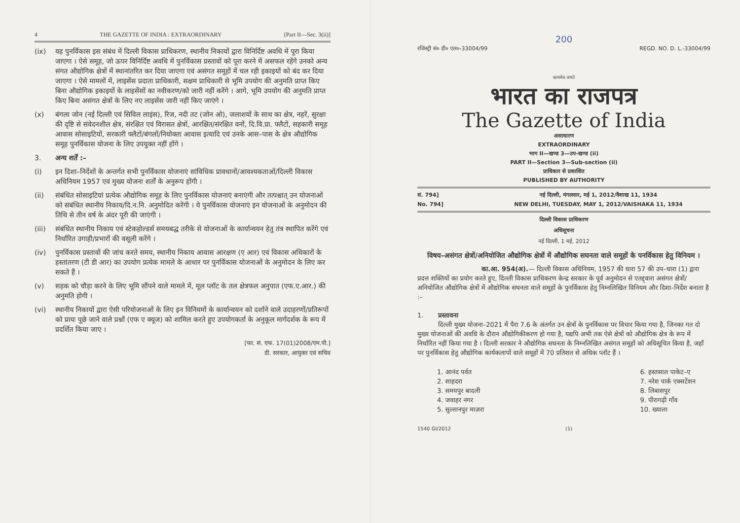4 THE GAZETTE OF INDIA : EXTRAORDINARY [Part II—Sec. 3(ii)]
(ix) यह पुनर्विकास इस संबंध में दिल्ली विकास प्राधिकरण, स्थानीय निकायों द्वारा विनिर्दिष्ट अवधि में पूरा किया जाएगा । ऐसे समूह, जो ऊपर विनिर्दिष्ट अवधि में पुनर्विकास प्रस्तावों को पूरा करने में असफल रहेंगे उनको अन्य संगत औद्योगिक क्षेत्रों में स्थानांतरित कर दिया जाएगा एवं असंगत समूहों में चल रही इकाइयों को बंद कर दिया जाएगा । ऐसे मामलों में, लाइसेंस प्रदाता प्राधिकारी, सक्षम प्राधिकारी से भूमि उपयोग की अनुमति प्राप्त किए बिना औद्योगिक इकाइयों के लाइसेंसों का नवीकरण/को जारी नहीं करेंगे । आगे, भूमि उपयोग की अनुमति प्राप्त किए बिना असंगत क्षेत्रों के लिए नए लाइसेंस जारी नहीं किए जाएंगे ।
(x) बंगला जोन (नई दिल्ली एवं सिविल लाइंस), रिज, नदी तट (जोन ओ), जलाशयों के साथ का क्षेत्र, नहरें, सुरक्षा की दृष्टि से संवेदनशील क्षेत्र, संरक्षित एवं विरासत क्षेत्रों, आरक्षित/संरक्षित वनों, दि.वि.प्रा. फ्लैटों, सहकारी समूह आवास सोसाइटियों, सरकारी फ्लैटों/बंगलों/नियोक्ता आवास इत्यादि एवं उनके आस–पास के क्षेत्र औद्योगिक समूह पुनर्विकास योजना के लिए उपयुक्त नहीं होंगे ।
3. अन्य शर्तें :–
(i) इन दिशा–निर्देशों के अन्तर्गत सभी पुनर्विकास योजनाएं सांविधिक प्रावधानों/आवश्यकताओं/दिल्ली विकास अधिनियम 1957 एवं मुख्य योजना शर्तों के अनुरूप होंगी ।
(ii) संबंधित सोसाइटियां प्रत्येक औद्योगिक समूह के लिए पुनर्विकास योजनाएं बनाएंगी और तत्पश्चात् उन योजनाओं को संबंधित स्थानीय निकाय/दि.न.नि. अनुमोदित करेंगी । ये पुनर्विकास योजनाएं इन योजनाओं के अनुमोदन की तिथि से तीन वर्ष के अंदर पूरी की जाएंगी ।
(iii) संबंधित स्थानीय निकाय एवं स्टेकहोल्डर्स समयबद्ध तरीके से योजनाओं के कार्यान्वयन हेतु तंत्र स्थापित करेंगे एवं निर्धारित उगाही/प्रभारों की वसूली करेंगे ।
(iv) पुनर्विकास प्रस्तावों की जांच करते समय, स्थानीय निकाय आवास आरक्षण (ए आर) एवं विकास अधिकारों के हस्तांतरण (टी डी आर) का उपयोग प्रत्येक मामले के आधार पर पुनर्विकास योजनाओं के अनुमोदन के लिए कर सकते हैं ।
(v) सड़क को चौड़ा करने के लिए भूमि सौंपने वाले मामले में, मूल प्लॉट के तल क्षेत्रफल अनुपात (एफ.ए.आर.) की अनुमति होगी ।
(vi) स्थानीय निकायों द्वारा ऐसी परियोजनाओं के लिए इन विनियमों के कार्यान्वयन को दर्शाने वाले उदाहरणों/प्रतिरूपों को प्रायः पूछे जाने वाले प्रश्नों (एफ ए क्यूज) को शामिल करते हुए उपयोगकर्ता के अनुकूल मार्गदर्शक के रूप में प्रदर्शित किया जाए ।
[फा. सं. एफ. 17(01)2008/एम.पी.]
डी. सरकार, आयुक्त एवं सचिव
200
रजिस्ट्री सं० डी० एल०-33004/99 REGD. NO. D. L.-33004/99
सत्यमेव जयते
भारत का राजपत्र
The Gazette of India
असाधारण
EXTRAORDINARY
भाग II—खण्ड 3—उप-खण्ड (ii)
PART II—Section 3—Sub-section (ii)
प्राधिकार से प्रकाशित
PUBLISHED BY AUTHORITY
सं. 794]
No. 794] नई दिल्ली, मंगलवार, मई 1, 2012/वैशाख 11, 1934
NEW DELHI, TUESDAY, MAY 1, 2012/VAISHAKA 11, 1934
दिल्ली विकास प्राधिकरण
अधिसूचना
नई दिल्ली, 1 मई, 2012
विषय–असंगत क्षेत्रों/अनियोजित औद्योगिक क्षेत्रों में औद्योगिक सघनता वाले समूहों के पनर्विकास हेतु विनियम ।
का.आ. 954(अ).— दिल्ली विकास अधिनियम, 1957 की धारा 57 की उप–धारा (1) द्वारा प्रदत्त शक्तियों का प्रयोग करते हुए, दिल्ली विकास प्राधिकरण केन्द्र सरकार के पूर्व अनुमोदन से एतद्द्वारा असंगत क्षेत्रों/अनियोजित औद्योगिक क्षेत्रों में औद्योगिक सघनता वाले समूहों के पुनर्विकास हेतु निम्नलिखित विनियम और दिशा–निर्देश बनाता है :–
1. प्रस्तावना
दिल्ली मुख्य योजना–2021 में पैरा 7.6 के अंतर्गत उन क्षेत्रों के पुनर्विकास पर विचार किया गया है, जिनका गत दो मुख्य योजनाओं की अवधि के दौरान औद्योगिकीकरण हो गया है, यद्यपि अभी तक ऐसे क्षेत्रों को औद्योगिक क्षेत्र के रूप में निर्धारित नहीं किया गया है । दिल्ली सरकार ने औद्योगिक सघनता के निम्नलिखित असंगत समूहों को अधिसूचित किया है, जहाँ पर पुनर्विकास हेतु औद्योगिक कार्यकलापों वाले समूहों में 70 प्रतिशत से अधिक प्लॉट हैं ।
1. आनंद पर्वत
2. शाहदरा
3. समयपुर बादली
4. जवाहर नगर
5. सुल्तानपुर माज़रा
6. हस्तसाल पाकेट–ए
7. नरेश पार्क एक्सटेंशन
8. लिबासपुर
9. पीरागढ़ी गाँव
10. ख्याला
1540 GI/2012 (1)